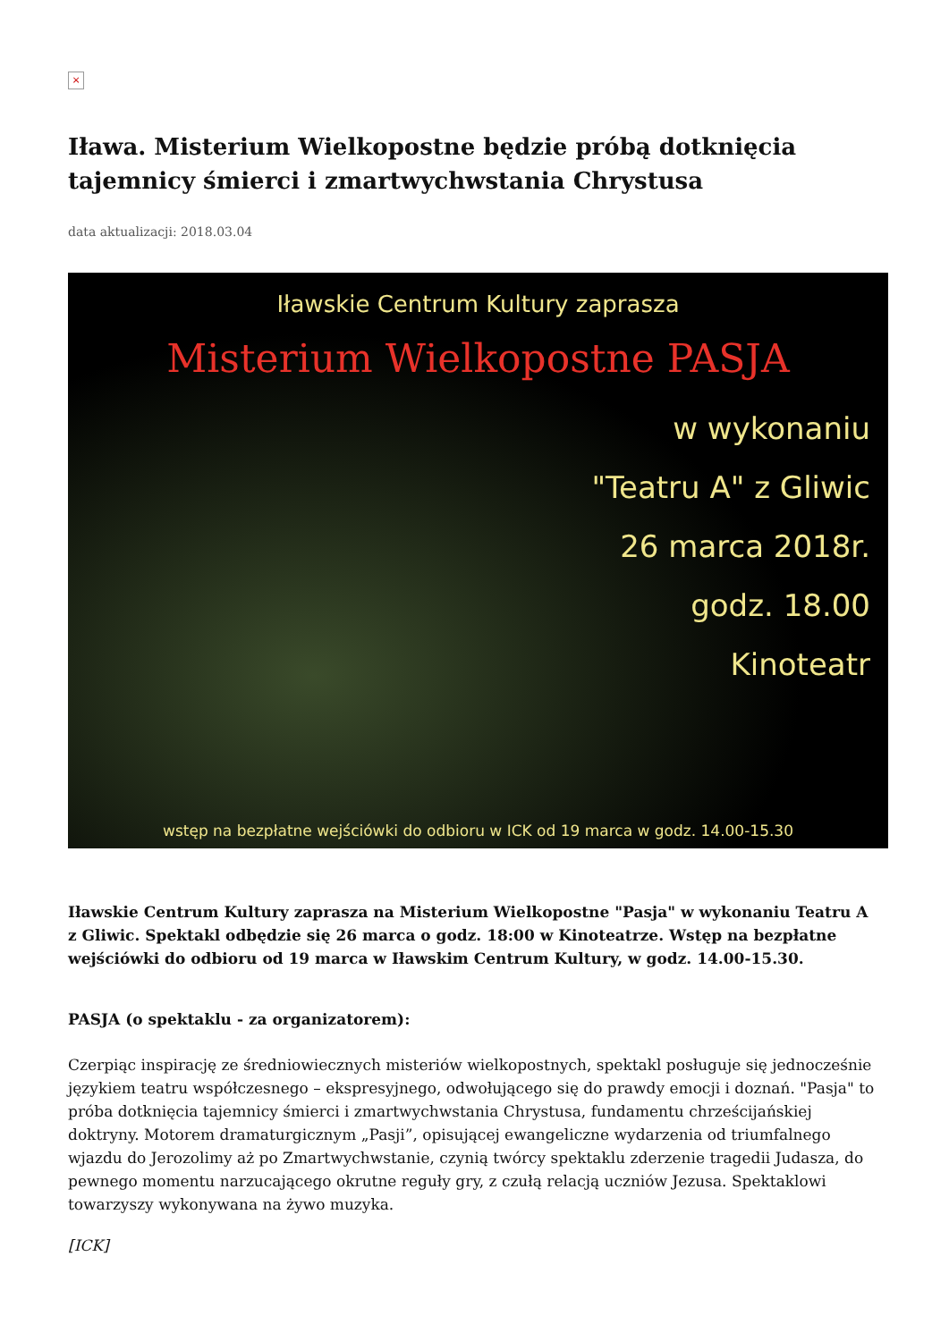×
Iława. Misterium Wielkopostne będzie próbą dotknięcia tajemnicy śmierci i zmartwychwstania Chrystusa
data aktualizacji: 2018.03.04
Iławskie Centrum Kultury zaprasza
Misterium Wielkopostne PASJA
w wykonaniu
"Teatru A" z Gliwic
26 marca 2018r.
godz. 18.00
Kinoteatr
wstęp na bezpłatne wejściówki do odbioru w ICK od 19 marca w godz. 14.00-15.30
Iławskie Centrum Kultury zaprasza na Misterium Wielkopostne "Pasja" w wykonaniu Teatru A z Gliwic. Spektakl odbędzie się 26 marca o godz. 18:00 w Kinoteatrze. Wstęp na bezpłatne wejściówki do odbioru od 19 marca w Iławskim Centrum Kultury, w godz. 14.00-15.30.
PASJA (o spektaklu - za organizatorem):
Czerpiąc inspirację ze średniowiecznych misteriów wielkopostnych, spektakl posługuje się jednocześnie językiem teatru współczesnego – ekspresyjnego, odwołującego się do prawdy emocji i doznań. "Pasja" to próba dotknięcia tajemnicy śmierci i zmartwychwstania Chrystusa, fundamentu chrześcijańskiej doktryny. Motorem dramaturgicznym „Pasji”, opisującej ewangeliczne wydarzenia od triumfalnego wjazdu do Jerozolimy aż po Zmartwychwstanie, czynią twórcy spektaklu zderzenie tragedii Judasza, do pewnego momentu narzucającego okrutne reguły gry, z czułą relacją uczniów Jezusa. Spektaklowi towarzyszy wykonywana na żywo muzyka.
[ICK]